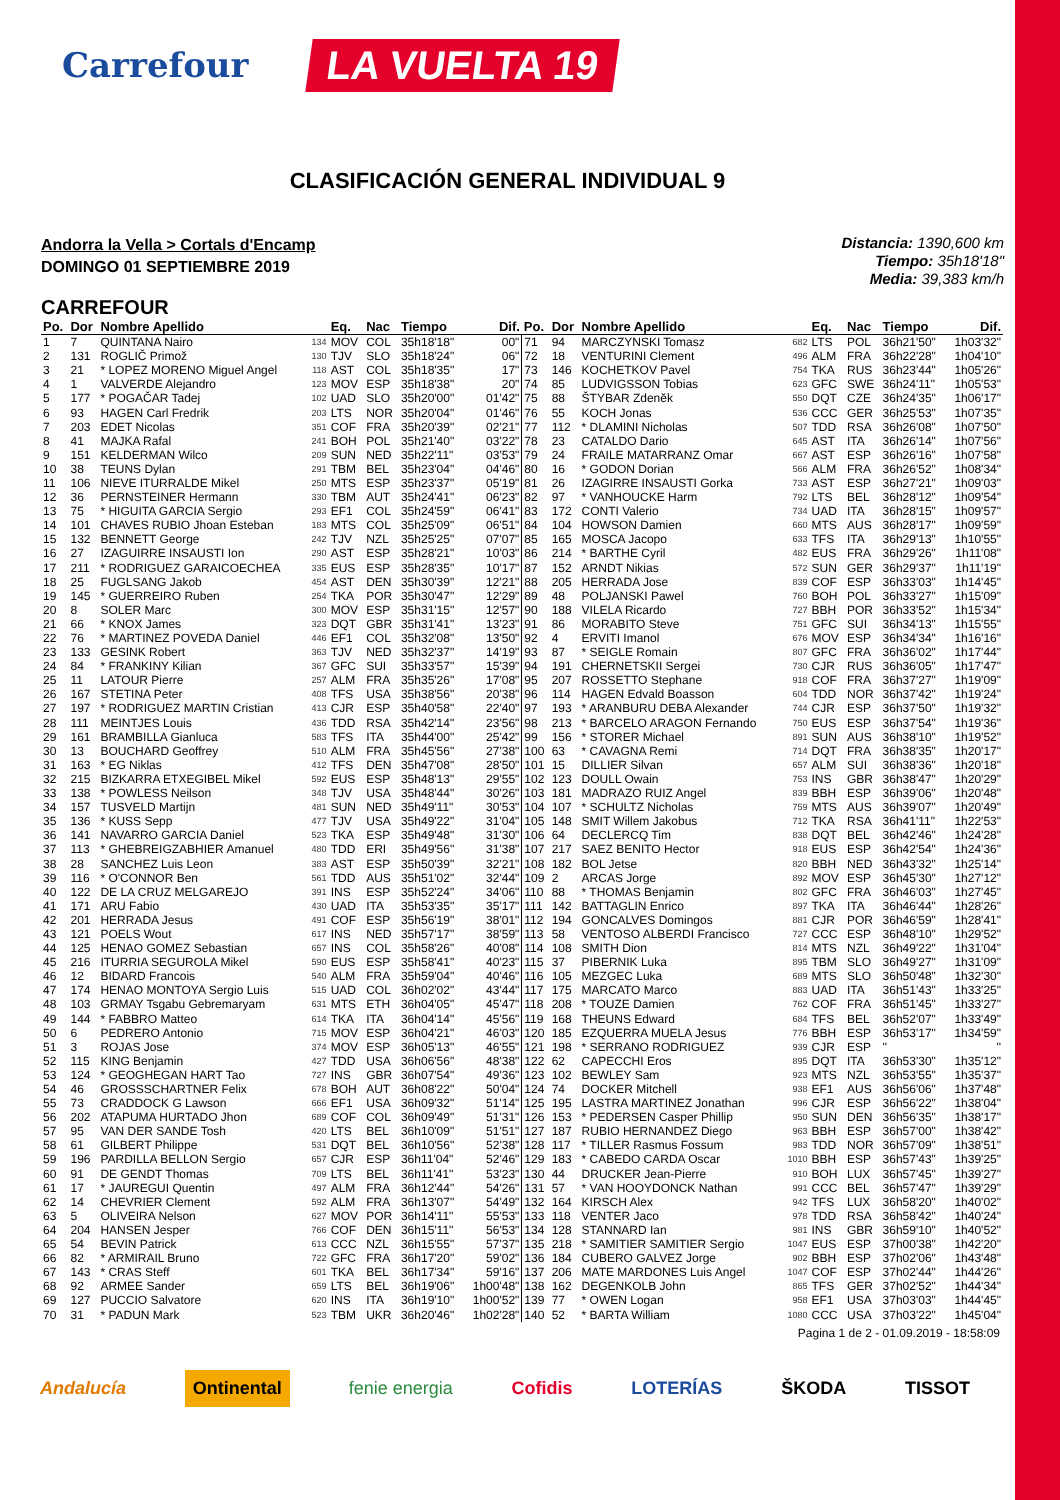Carrefour LA VUELTA 19
CLASIFICACIÓN GENERAL INDIVIDUAL 9
Andorra la Vella > Cortals d'Encamp
DOMINGO 01 SEPTIEMBRE 2019
Distancia: 1390,600 km
Tiempo: 35h18'18"
Media: 39,383 km/h
CARREFOUR
| Po. | Dor | Nombre Apellido | | Eq. | Nac | Tiempo | Dif. | Po. | Dor | Nombre Apellido | | Eq. | Nac | Tiempo | Dif. |
| --- | --- | --- | --- | --- | --- | --- | --- | --- | --- | --- | --- | --- | --- | --- | --- |
| 1 | 7 | QUINTANA Nairo | 134 | MOV | COL | 35h18'18" | 00" | 71 | 94 | MARCZYNSKI Tomasz | 682 | LTS | POL | 36h21'50" | 1h03'32" |
| 2 | 131 | ROGLIČ Primož | 130 | TJV | SLO | 35h18'24" | 06" | 72 | 18 | VENTURINI Clement | 496 | ALM | FRA | 36h22'28" | 1h04'10" |
| 3 | 21 | * LOPEZ MORENO Miguel Angel | 118 | AST | COL | 35h18'35" | 17" | 73 | 146 | KOCHETKOV Pavel | 754 | TKA | RUS | 36h23'44" | 1h05'26" |
| 4 | 1 | VALVERDE Alejandro | 123 | MOV | ESP | 35h18'38" | 20" | 74 | 85 | LUDVIGSSON Tobias | 623 | GFC | SWE | 36h24'11" | 1h05'53" |
| 5 | 177 | * POGAČAR Tadej | 102 | UAD | SLO | 35h20'00" | 01'42" | 75 | 88 | ŠTYBAR Zdeněk | 550 | DQT | CZE | 36h24'35" | 1h06'17" |
| 6 | 93 | HAGEN Carl Fredrik | 203 | LTS | NOR | 35h20'04" | 01'46" | 76 | 55 | KOCH Jonas | 536 | CCC | GER | 36h25'53" | 1h07'35" |
| 7 | 203 | EDET Nicolas | 351 | COF | FRA | 35h20'39" | 02'21" | 77 | 112 | * DLAMINI Nicholas | 507 | TDD | RSA | 36h26'08" | 1h07'50" |
| 8 | 41 | MAJKA Rafal | 241 | BOH | POL | 35h21'40" | 03'22" | 78 | 23 | CATALDO Dario | 645 | AST | ITA | 36h26'14" | 1h07'56" |
| 9 | 151 | KELDERMAN Wilco | 209 | SUN | NED | 35h22'11" | 03'53" | 79 | 24 | FRAILE MATARRANZ Omar | 667 | AST | ESP | 36h26'16" | 1h07'58" |
| 10 | 38 | TEUNS Dylan | 291 | TBM | BEL | 35h23'04" | 04'46" | 80 | 16 | * GODON Dorian | 566 | ALM | FRA | 36h26'52" | 1h08'34" |
| 11 | 106 | NIEVE ITURRALDE Mikel | 250 | MTS | ESP | 35h23'37" | 05'19" | 81 | 26 | IZAGIRRE INSAUSTI Gorka | 733 | AST | ESP | 36h27'21" | 1h09'03" |
| 12 | 36 | PERNSTEINER Hermann | 330 | TBM | AUT | 35h24'41" | 06'23" | 82 | 97 | * VANHOUCKE Harm | 792 | LTS | BEL | 36h28'12" | 1h09'54" |
| 13 | 75 | * HIGUITA GARCIA Sergio | 293 | EF1 | COL | 35h24'59" | 06'41" | 83 | 172 | CONTI Valerio | 734 | UAD | ITA | 36h28'15" | 1h09'57" |
| 14 | 101 | CHAVES RUBIO Jhoan Esteban | 183 | MTS | COL | 35h25'09" | 06'51" | 84 | 104 | HOWSON Damien | 660 | MTS | AUS | 36h28'17" | 1h09'59" |
| 15 | 132 | BENNETT George | 242 | TJV | NZL | 35h25'25" | 07'07" | 85 | 165 | MOSCA Jacopo | 633 | TFS | ITA | 36h29'13" | 1h10'55" |
| 16 | 27 | IZAGUIRRE INSAUSTI Ion | 290 | AST | ESP | 35h28'21" | 10'03" | 86 | 214 | * BARTHE Cyril | 482 | EUS | FRA | 36h29'26" | 1h11'08" |
| 17 | 211 | * RODRIGUEZ GARAICOECHEA | 335 | EUS | ESP | 35h28'35" | 10'17" | 87 | 152 | ARNDT Nikias | 572 | SUN | GER | 36h29'37" | 1h11'19" |
| 18 | 25 | FUGLSANG Jakob | 454 | AST | DEN | 35h30'39" | 12'21" | 88 | 205 | HERRADA Jose | 839 | COF | ESP | 36h33'03" | 1h14'45" |
| 19 | 145 | * GUERREIRO Ruben | 254 | TKA | POR | 35h30'47" | 12'29" | 89 | 48 | POLJANSKI Pawel | 760 | BOH | POL | 36h33'27" | 1h15'09" |
| 20 | 8 | SOLER Marc | 300 | MOV | ESP | 35h31'15" | 12'57" | 90 | 188 | VILELA Ricardo | 727 | BBH | POR | 36h33'52" | 1h15'34" |
| 21 | 66 | * KNOX James | 323 | DQT | GBR | 35h31'41" | 13'23" | 91 | 86 | MORABITO Steve | 751 | GFC | SUI | 36h34'13" | 1h15'55" |
| 22 | 76 | * MARTINEZ POVEDA Daniel | 446 | EF1 | COL | 35h32'08" | 13'50" | 92 | 4 | ERVITI Imanol | 676 | MOV | ESP | 36h34'34" | 1h16'16" |
| 23 | 133 | GESINK Robert | 363 | TJV | NED | 35h32'37" | 14'19" | 93 | 87 | * SEIGLE Romain | 807 | GFC | FRA | 36h36'02" | 1h17'44" |
| 24 | 84 | * FRANKINY Kilian | 367 | GFC | SUI | 35h33'57" | 15'39" | 94 | 191 | CHERNETSKII Sergei | 730 | CJR | RUS | 36h36'05" | 1h17'47" |
| 25 | 11 | LATOUR Pierre | 257 | ALM | FRA | 35h35'26" | 17'08" | 95 | 207 | ROSSETTO Stephane | 918 | COF | FRA | 36h37'27" | 1h19'09" |
| 26 | 167 | STETINA Peter | 408 | TFS | USA | 35h38'56" | 20'38" | 96 | 114 | HAGEN Edvald Boasson | 604 | TDD | NOR | 36h37'42" | 1h19'24" |
| 27 | 197 | * RODRIGUEZ MARTIN Cristian | 413 | CJR | ESP | 35h40'58" | 22'40" | 97 | 193 | * ARANBURU DEBA Alexander | 744 | CJR | ESP | 36h37'50" | 1h19'32" |
| 28 | 111 | MEINTJES Louis | 436 | TDD | RSA | 35h42'14" | 23'56" | 98 | 213 | * BARCELO ARAGON Fernando | 750 | EUS | ESP | 36h37'54" | 1h19'36" |
| 29 | 161 | BRAMBILLA Gianluca | 583 | TFS | ITA | 35h44'00" | 25'42" | 99 | 156 | * STORER Michael | 891 | SUN | AUS | 36h38'10" | 1h19'52" |
| 30 | 13 | BOUCHARD Geoffrey | 510 | ALM | FRA | 35h45'56" | 27'38" | 100 | 63 | * CAVAGNA Remi | 714 | DQT | FRA | 36h38'35" | 1h20'17" |
| 31 | 163 | * EG Niklas | 412 | TFS | DEN | 35h47'08" | 28'50" | 101 | 15 | DILLIER Silvan | 657 | ALM | SUI | 36h38'36" | 1h20'18" |
| 32 | 215 | BIZKARRA ETXEGIBEL Mikel | 592 | EUS | ESP | 35h48'13" | 29'55" | 102 | 123 | DOULL Owain | 753 | INS | GBR | 36h38'47" | 1h20'29" |
| 33 | 138 | * POWLESS Neilson | 348 | TJV | USA | 35h48'44" | 30'26" | 103 | 181 | MADRAZO RUIZ Angel | 839 | BBH | ESP | 36h39'06" | 1h20'48" |
| 34 | 157 | TUSVELD Martijn | 481 | SUN | NED | 35h49'11" | 30'53" | 104 | 107 | * SCHULTZ Nicholas | 759 | MTS | AUS | 36h39'07" | 1h20'49" |
| 35 | 136 | * KUSS Sepp | 477 | TJV | USA | 35h49'22" | 31'04" | 105 | 148 | SMIT Willem Jakobus | 712 | TKA | RSA | 36h41'11" | 1h22'53" |
| 36 | 141 | NAVARRO GARCIA Daniel | 523 | TKA | ESP | 35h49'48" | 31'30" | 106 | 64 | DECLERCQ Tim | 838 | DQT | BEL | 36h42'46" | 1h24'28" |
| 37 | 113 | * GHEBREIGZABHIER Amanuel | 480 | TDD | ERI | 35h49'56" | 31'38" | 107 | 217 | SAEZ BENITO Hector | 918 | EUS | ESP | 36h42'54" | 1h24'36" |
| 38 | 28 | SANCHEZ Luis Leon | 383 | AST | ESP | 35h50'39" | 32'21" | 108 | 182 | BOL Jetse | 820 | BBH | NED | 36h43'32" | 1h25'14" |
| 39 | 116 | * O'CONNOR Ben | 561 | TDD | AUS | 35h51'02" | 32'44" | 109 | 2 | ARCAS Jorge | 892 | MOV | ESP | 36h45'30" | 1h27'12" |
| 40 | 122 | DE LA CRUZ MELGAREJO | 391 | INS | ESP | 35h52'24" | 34'06" | 110 | 88 | * THOMAS Benjamin | 802 | GFC | FRA | 36h46'03" | 1h27'45" |
| 41 | 171 | ARU Fabio | 430 | UAD | ITA | 35h53'35" | 35'17" | 111 | 142 | BATTAGLIN Enrico | 897 | TKA | ITA | 36h46'44" | 1h28'26" |
| 42 | 201 | HERRADA Jesus | 491 | COF | ESP | 35h56'19" | 38'01" | 112 | 194 | GONCALVES Domingos | 881 | CJR | POR | 36h46'59" | 1h28'41" |
| 43 | 121 | POELS Wout | 617 | INS | NED | 35h57'17" | 38'59" | 113 | 58 | VENTOSO ALBERDI Francisco | 727 | CCC | ESP | 36h48'10" | 1h29'52" |
| 44 | 125 | HENAO GOMEZ Sebastian | 657 | INS | COL | 35h58'26" | 40'08" | 114 | 108 | SMITH Dion | 814 | MTS | NZL | 36h49'22" | 1h31'04" |
| 45 | 216 | ITURRIA SEGUROLA Mikel | 590 | EUS | ESP | 35h58'41" | 40'23" | 115 | 37 | PIBERNIK Luka | 895 | TBM | SLO | 36h49'27" | 1h31'09" |
| 46 | 12 | BIDARD Francois | 540 | ALM | FRA | 35h59'04" | 40'46" | 116 | 105 | MEZGEC Luka | 689 | MTS | SLO | 36h50'48" | 1h32'30" |
| 47 | 174 | HENAO MONTOYA Sergio Luis | 515 | UAD | COL | 36h02'02" | 43'44" | 117 | 175 | MARCATO Marco | 883 | UAD | ITA | 36h51'43" | 1h33'25" |
| 48 | 103 | GRMAY Tsgabu Gebremaryam | 631 | MTS | ETH | 36h04'05" | 45'47" | 118 | 208 | * TOUZE Damien | 762 | COF | FRA | 36h51'45" | 1h33'27" |
| 49 | 144 | * FABBRO Matteo | 614 | TKA | ITA | 36h04'14" | 45'56" | 119 | 168 | THEUNS Edward | 684 | TFS | BEL | 36h52'07" | 1h33'49" |
| 50 | 6 | PEDRERO Antonio | 715 | MOV | ESP | 36h04'21" | 46'03" | 120 | 185 | EZQUERRA MUELA Jesus | 776 | BBH | ESP | 36h53'17" | 1h34'59" |
| 51 | 3 | ROJAS Jose | 374 | MOV | ESP | 36h05'13" | 46'55" | 121 | 198 | * SERRANO RODRIGUEZ | 939 | CJR | ESP | '' | '' |
| 52 | 115 | KING Benjamin | 427 | TDD | USA | 36h06'56" | 48'38" | 122 | 62 | CAPECCHI Eros | 895 | DQT | ITA | 36h53'30" | 1h35'12" |
| 53 | 124 | * GEOGHEGAN HART Tao | 727 | INS | GBR | 36h07'54" | 49'36" | 123 | 102 | BEWLEY Sam | 923 | MTS | NZL | 36h53'55" | 1h35'37" |
| 54 | 46 | GROSSSCHARTNER Felix | 678 | BOH | AUT | 36h08'22" | 50'04" | 124 | 74 | DOCKER Mitchell | 938 | EF1 | AUS | 36h56'06" | 1h37'48" |
| 55 | 73 | CRADDOCK G Lawson | 666 | EF1 | USA | 36h09'32" | 51'14" | 125 | 195 | LASTRA MARTINEZ Jonathan | 996 | CJR | ESP | 36h56'22" | 1h38'04" |
| 56 | 202 | ATAPUMA HURTADO Jhon | 689 | COF | COL | 36h09'49" | 51'31" | 126 | 153 | * PEDERSEN Casper Phillip | 950 | SUN | DEN | 36h56'35" | 1h38'17" |
| 57 | 95 | VAN DER SANDE Tosh | 420 | LTS | BEL | 36h10'09" | 51'51" | 127 | 187 | RUBIO HERNANDEZ Diego | 963 | BBH | ESP | 36h57'00" | 1h38'42" |
| 58 | 61 | GILBERT Philippe | 531 | DQT | BEL | 36h10'56" | 52'38" | 128 | 117 | * TILLER Rasmus Fossum | 983 | TDD | NOR | 36h57'09" | 1h38'51" |
| 59 | 196 | PARDILLA BELLON Sergio | 657 | CJR | ESP | 36h11'04" | 52'46" | 129 | 183 | * CABEDO CARDA Oscar | 1010 | BBH | ESP | 36h57'43" | 1h39'25" |
| 60 | 91 | DE GENDT Thomas | 709 | LTS | BEL | 36h11'41" | 53'23" | 130 | 44 | DRUCKER Jean-Pierre | 910 | BOH | LUX | 36h57'45" | 1h39'27" |
| 61 | 17 | * JAUREGUI Quentin | 497 | ALM | FRA | 36h12'44" | 54'26" | 131 | 57 | * VAN HOOYDONCK Nathan | 991 | CCC | BEL | 36h57'47" | 1h39'29" |
| 62 | 14 | CHEVRIER Clement | 592 | ALM | FRA | 36h13'07" | 54'49" | 132 | 164 | KIRSCH Alex | 942 | TFS | LUX | 36h58'20" | 1h40'02" |
| 63 | 5 | OLIVEIRA Nelson | 627 | MOV | POR | 36h14'11" | 55'53" | 133 | 118 | VENTER Jaco | 978 | TDD | RSA | 36h58'42" | 1h40'24" |
| 64 | 204 | HANSEN Jesper | 766 | COF | DEN | 36h15'11" | 56'53" | 134 | 128 | STANNARD Ian | 981 | INS | GBR | 36h59'10" | 1h40'52" |
| 65 | 54 | BEVIN Patrick | 613 | CCC | NZL | 36h15'55" | 57'37" | 135 | 218 | * SAMITIER SAMITIER Sergio | 1047 | EUS | ESP | 37h00'38" | 1h42'20" |
| 66 | 82 | * ARMIRAIL Bruno | 722 | GFC | FRA | 36h17'20" | 59'02" | 136 | 184 | CUBERO GALVEZ Jorge | 902 | BBH | ESP | 37h02'06" | 1h43'48" |
| 67 | 143 | * CRAS Steff | 601 | TKA | BEL | 36h17'34" | 59'16" | 137 | 206 | MATE MARDONES Luis Angel | 1047 | COF | ESP | 37h02'44" | 1h44'26" |
| 68 | 92 | ARMEE Sander | 659 | LTS | BEL | 36h19'06" | 1h00'48" | 138 | 162 | DEGENKOLB John | 865 | TFS | GER | 37h02'52" | 1h44'34" |
| 69 | 127 | PUCCIO Salvatore | 620 | INS | ITA | 36h19'10" | 1h00'52" | 139 | 77 | * OWEN Logan | 958 | EF1 | USA | 37h03'03" | 1h44'45" |
| 70 | 31 | * PADUN Mark | 523 | TBM | UKR | 36h20'46" | 1h02'28" | 140 | 52 | * BARTA William | 1080 | CCC | USA | 37h03'22" | 1h45'04" |
Pagina 1 de 2 - 01.09.2019 - 18:58:09
Andalucía Ontinental fenie energia Cofidis LOTERÍAS ŠKODA TISSOT